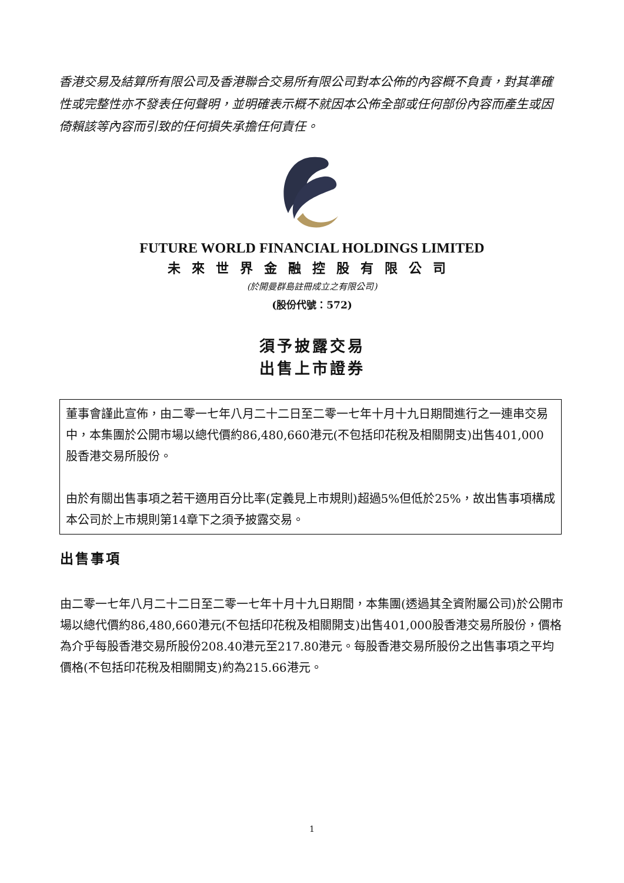香港交易及結算所有限公司及香港聯合交易所有限公司對本公佈的內容概不負責，對其準確性或完整性亦不發表任何聲明，並明確表示概不就因本公佈全部或任何部份內容而產生或因倚賴該等內容而引致的任何損失承擔任何責任。
FUTURE WORLD FINANCIAL HOLDINGS LIMITED
未來世界金融控股有限公司
(於開曼群島註冊成立之有限公司)
(股份代號：572)
須予披露交易
出售上市證券
董事會謹此宣佈，由二零一七年八月二十二日至二零一七年十月十九日期間進行之一連串交易中，本集團於公開市場以總代價約86,480,660港元(不包括印花稅及相關開支)出售401,000股香港交易所股份。
由於有關出售事項之若干適用百分比率(定義見上市規則)超過5%但低於25%，故出售事項構成本公司於上市規則第14章下之須予披露交易。
出售事項
由二零一七年八月二十二日至二零一七年十月十九日期間，本集團(透過其全資附屬公司)於公開市場以總代價約86,480,660港元(不包括印花稅及相關開支)出售401,000股香港交易所股份，價格為介乎每股香港交易所股份208.40港元至217.80港元。每股香港交易所股份之出售事項之平均價格(不包括印花稅及相關開支)約為215.66港元。
1